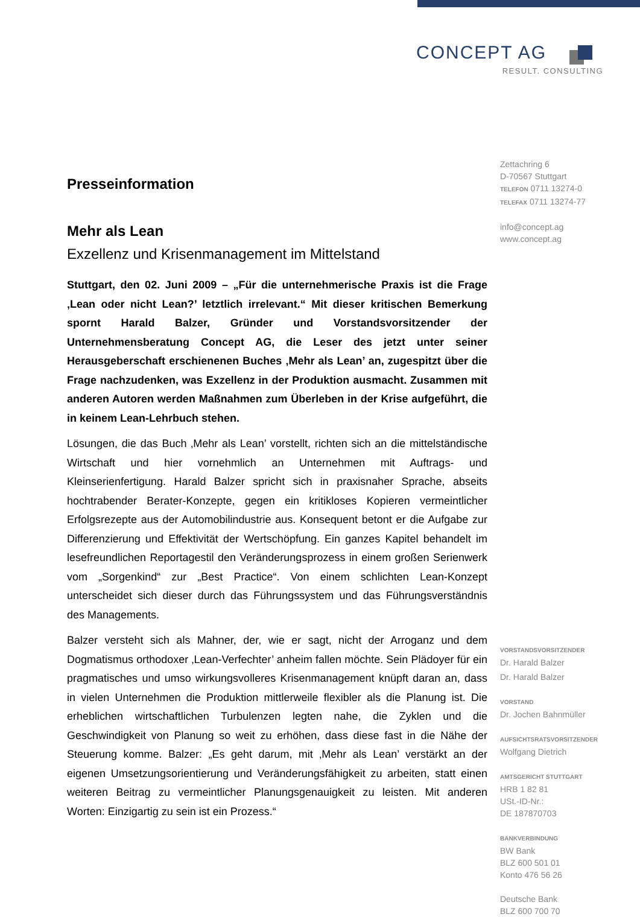CONCEPT AG
RESULT. CONSULTING
Presseinformation
Mehr als Lean
Exzellenz und Krisenmanagement im Mittelstand
Stuttgart, den 02. Juni 2009 – „Für die unternehmerische Praxis ist die Frage ‚Lean oder nicht Lean?’ letztlich irrelevant.“ Mit dieser kritischen Bemerkung spornt Harald Balzer, Gründer und Vorstandsvorsitzender der Unternehmensberatung Concept AG, die Leser des jetzt unter seiner Herausgeberschaft erschienenen Buches ‚Mehr als Lean’ an, zugespitzt über die Frage nachzudenken, was Exzellenz in der Produktion ausmacht. Zusammen mit anderen Autoren werden Maßnahmen zum Überleben in der Krise aufgeführt, die in keinem Lean-Lehrbuch stehen.
Lösungen, die das Buch ‚Mehr als Lean’ vorstellt, richten sich an die mittelständische Wirtschaft und hier vornehmlich an Unternehmen mit Auftrags- und Kleinserienfertigung. Harald Balzer spricht sich in praxisnaher Sprache, abseits hochtrabender Berater-Konzepte, gegen ein kritikloses Kopieren vermeintlicher Erfolgsrezepte aus der Automobilindustrie aus. Konsequent betont er die Aufgabe zur Differenzierung und Effektivität der Wertschöpfung. Ein ganzes Kapitel behandelt im lesefreundlichen Reportagestil den Veränderungsprozess in einem großen Serienwerk vom „Sorgenkind“ zur „Best Practice“. Von einem schlichten Lean-Konzept unterscheidet sich dieser durch das Führungssystem und das Führungsverständnis des Managements.
Balzer versteht sich als Mahner, der, wie er sagt, nicht der Arroganz und dem Dogmatismus orthodoxer ‚Lean-Verfechter’ anheim fallen möchte. Sein Plädoyer für ein pragmatisches und umso wirkungsvolleres Krisenmanagement knüpft daran an, dass in vielen Unternehmen die Produktion mittlerweile flexibler als die Planung ist. Die erheblichen wirtschaftlichen Turbulenzen legten nahe, die Zyklen und die Geschwindigkeit von Planung so weit zu erhöhen, dass diese fast in die Nähe der Steuerung komme. Balzer: „Es geht darum, mit ‚Mehr als Lean’ verstärkt an der eigenen Umsetzungsorientierung und Veränderungsfähigkeit zu arbeiten, statt einen weiteren Beitrag zu vermeintlicher Planungsgenauigkeit zu leisten. Mit anderen Worten: Einzigartig zu sein ist ein Prozess.“
Zettachring 6
D-70567 Stuttgart
TELEFON 0711 13274-0
TELEFAX 0711 13274-77
info@concept.ag
www.concept.ag
VORSTANDSVORSITZENDER
Dr. Harald Balzer
Dr. Harald Balzer
VORSTAND
Dr. Jochen Bahnmüller
AUFSICHTSRATSVORSITZENDER
Wolfgang Dietrich
AMTSGERICHT STUTTGART
HRB 1 82 81
USt.-ID-Nr.:
DE 187870703
BANKVERBINDUNG
BW Bank
BLZ 600 501 01
Konto 476 56 26
Deutsche Bank
BLZ 600 700 70